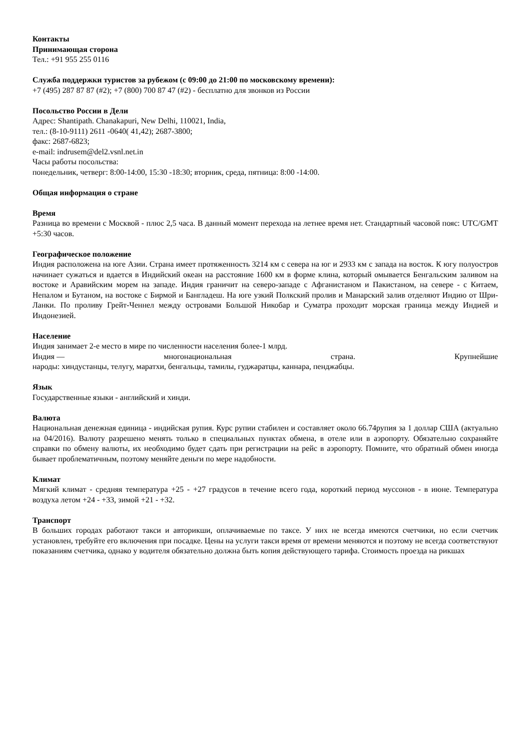Контакты
Принимающая сторона
Тел.: +91 955 255 0116
Служба поддержки туристов за рубежом (с 09:00 до 21:00 по московскому времени):
+7 (495) 287 87 87 (#2); +7 (800) 700 87 47 (#2) - бесплатно для звонков из России
Посольство России в Дели
Адрес: Shantipath. Chanakapuri, New Delhi, 110021, India,
тел.: (8-10-9111) 2611 -0640( 41,42); 2687-3800;
факс: 2687-6823;
e-mail: indrusem@del2.vsnl.net.in
Часы работы посольства:
понедельник, четверг: 8:00-14:00, 15:30 -18:30; вторник, среда, пятница: 8:00 -14:00.
Общая информация о стране
Время
Разница во времени с Москвой - плюс 2,5 часа. В данный момент перехода на летнее время нет. Стандартный часовой пояс: UTC/GMT +5:30 часов.
Географическое положение
Индия расположена на юге Азии. Страна имеет протяженность 3214 км с севера на юг и 2933 км с запада на восток. К югу полуостров начинает сужаться и вдается в Индийский океан на расстояние 1600 км в форме клина, который омывается Бенгальским заливом на востоке и Аравийским морем на западе. Индия граничит на северо-западе с Афганистаном и Пакистаном, на севере - с Китаем, Непалом и Бутаном, на востоке с Бирмой и Бангладеш. На юге узкий Полкский пролив и Манарский залив отделяют Индию от Шри-Ланки. По проливу Грейт-Ченнел между островами Большой Никобар и Суматра проходит морская граница между Индией и Индонезией.
Население
Индия занимает 2-е место в мире по численности населения более-1 млрд.
Индия — многонациональная страна. Крупнейшие
народы: хиндустанцы, телугу, маратхи, бенгальцы, тамилы, гуджаратцы, каннара, пенджабцы.
Язык
Государственные языки - английский и хинди.
Валюта
Национальная денежная единица - индийская рупия. Курс рупии стабилен и составляет около 66.74рупия за 1 доллар США (актуально на 04/2016). Валюту разрешено менять только в специальных пунктах обмена, в отеле или в аэропорту. Обязательно сохраняйте справки по обмену валюты, их необходимо будет сдать при регистрации на рейс в аэропорту. Помните, что обратный обмен иногда бывает проблематичным, поэтому меняйте деньги по мере надобности.
Климат
Мягкий климат - средняя температура +25 - +27 градусов в течение всего года, короткий период муссонов - в июне. Температура воздуха летом +24 - +33, зимой +21 - +32.
Транспорт
В больших городах работают такси и авторикши, оплачиваемые по таксе. У них не всегда имеются счетчики, но если счетчик установлен, требуйте его включения при посадке. Цены на услуги такси время от времени меняются и поэтому не всегда соответствуют показаниям счетчика, однако у водителя обязательно должна быть копия действующего тарифа. Стоимость проезда на рикшах